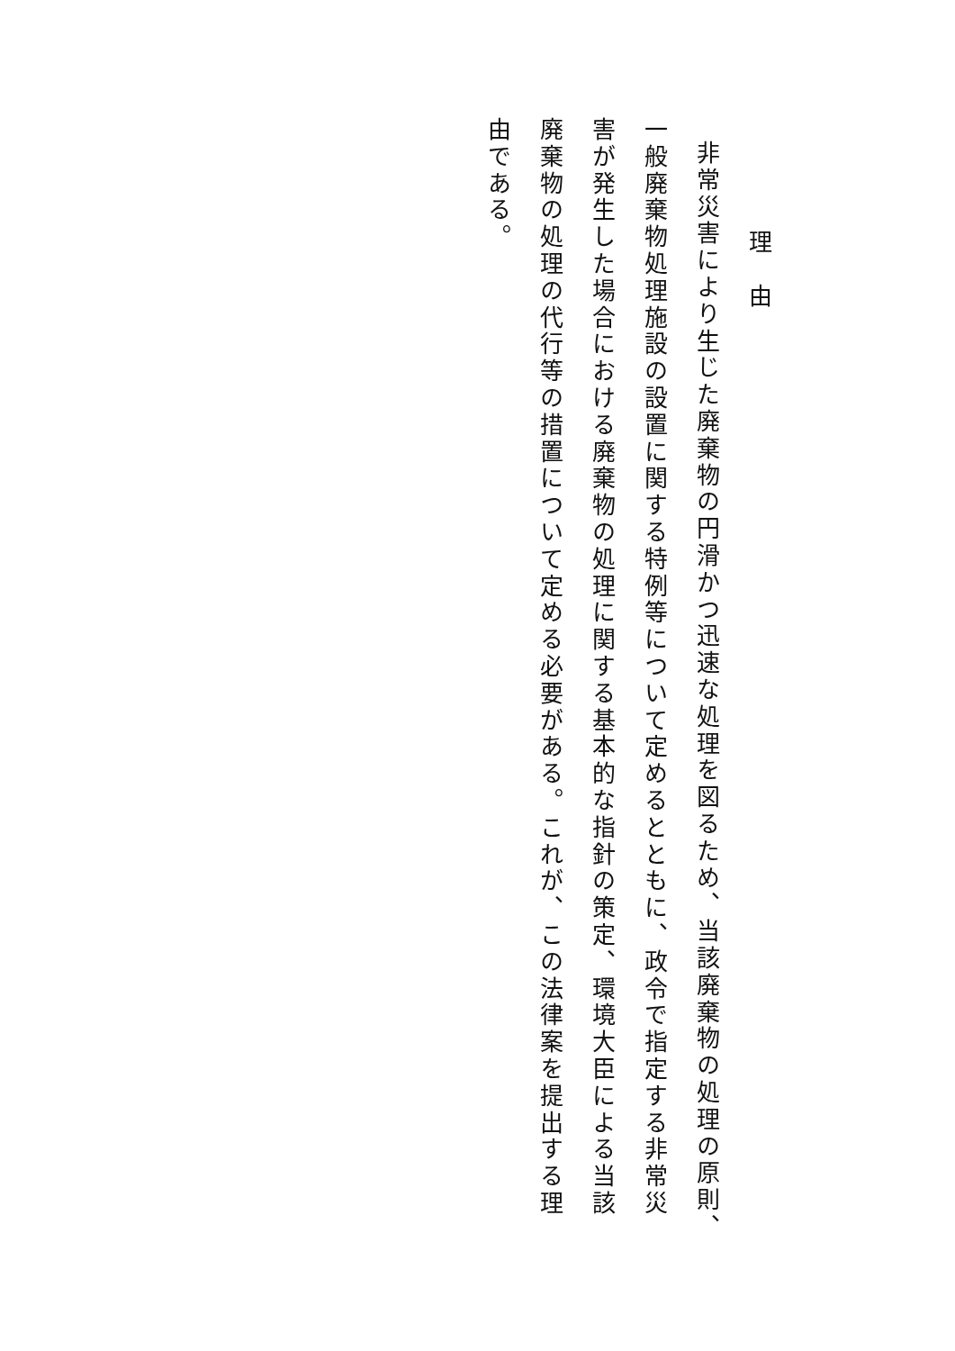理　由
非常災害により生じた廃棄物の円滑かつ迅速な処理を図るため、当該廃棄物の処理の原則、一般廃棄物処理施設の設置に関する特例等について定めるとともに、政令で指定する非常災害が発生した場合における廃棄物の処理に関する基本的な指針の策定、環境大臣による当該廃棄物の処理の代行等の措置について定める必要がある。これが、この法律案を提出する理由である。